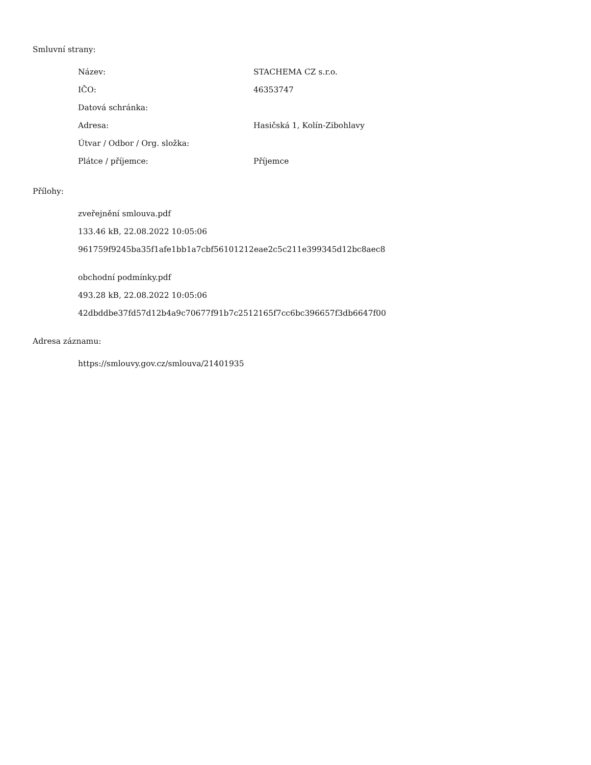Smluvní strany:
| Název: | STACHEMA CZ s.r.o. |
| IČO: | 46353747 |
| Datová schránka: | |
| Adresa: | Hasičská 1, Kolín-Zibohlavy |
| Útvar / Odbor / Org. složka: | |
| Plátce / příjemce: | Příjemce |
Přílohy:
zveřejnění smlouva.pdf
133.46 kB, 22.08.2022 10:05:06
961759f9245ba35f1afe1bb1a7cbf56101212eae2c5c211e399345d12bc8aec8
obchodní podmínky.pdf
493.28 kB, 22.08.2022 10:05:06
42dbddbe37fd57d12b4a9c70677f91b7c2512165f7cc6bc396657f3db6647f00
Adresa záznamu:
https://smlouvy.gov.cz/smlouva/21401935